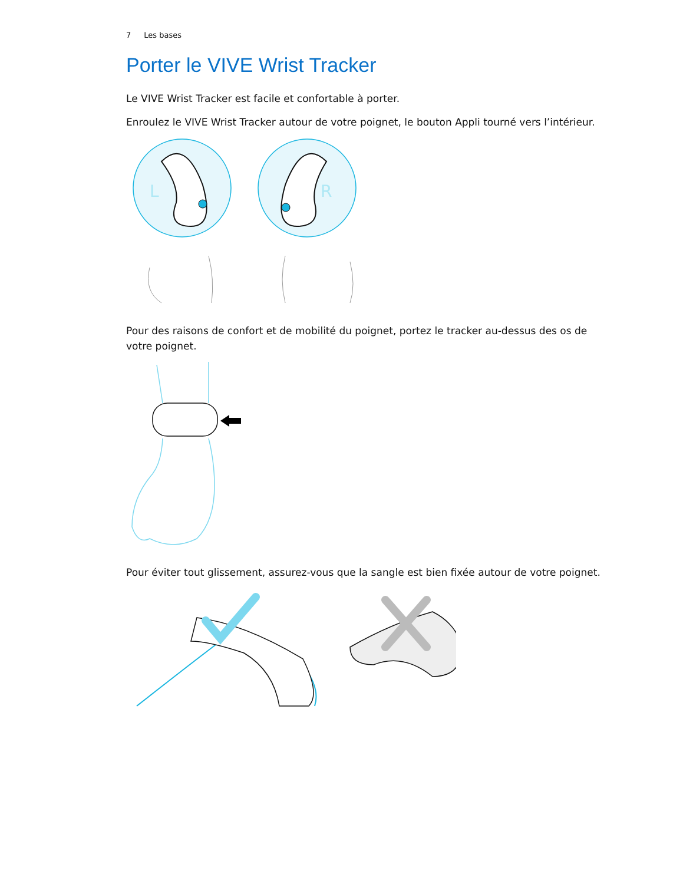7 Les bases
Porter le VIVE Wrist Tracker
Le VIVE Wrist Tracker est facile et confortable à porter.
Enroulez le VIVE Wrist Tracker autour de votre poignet, le bouton Appli tourné vers l’intérieur.
L
R
Pour des raisons de confort et de mobilité du poignet, portez le tracker au-dessus des os de votre poignet.
Pour éviter tout glissement, assurez-vous que la sangle est bien fixée autour de votre poignet.